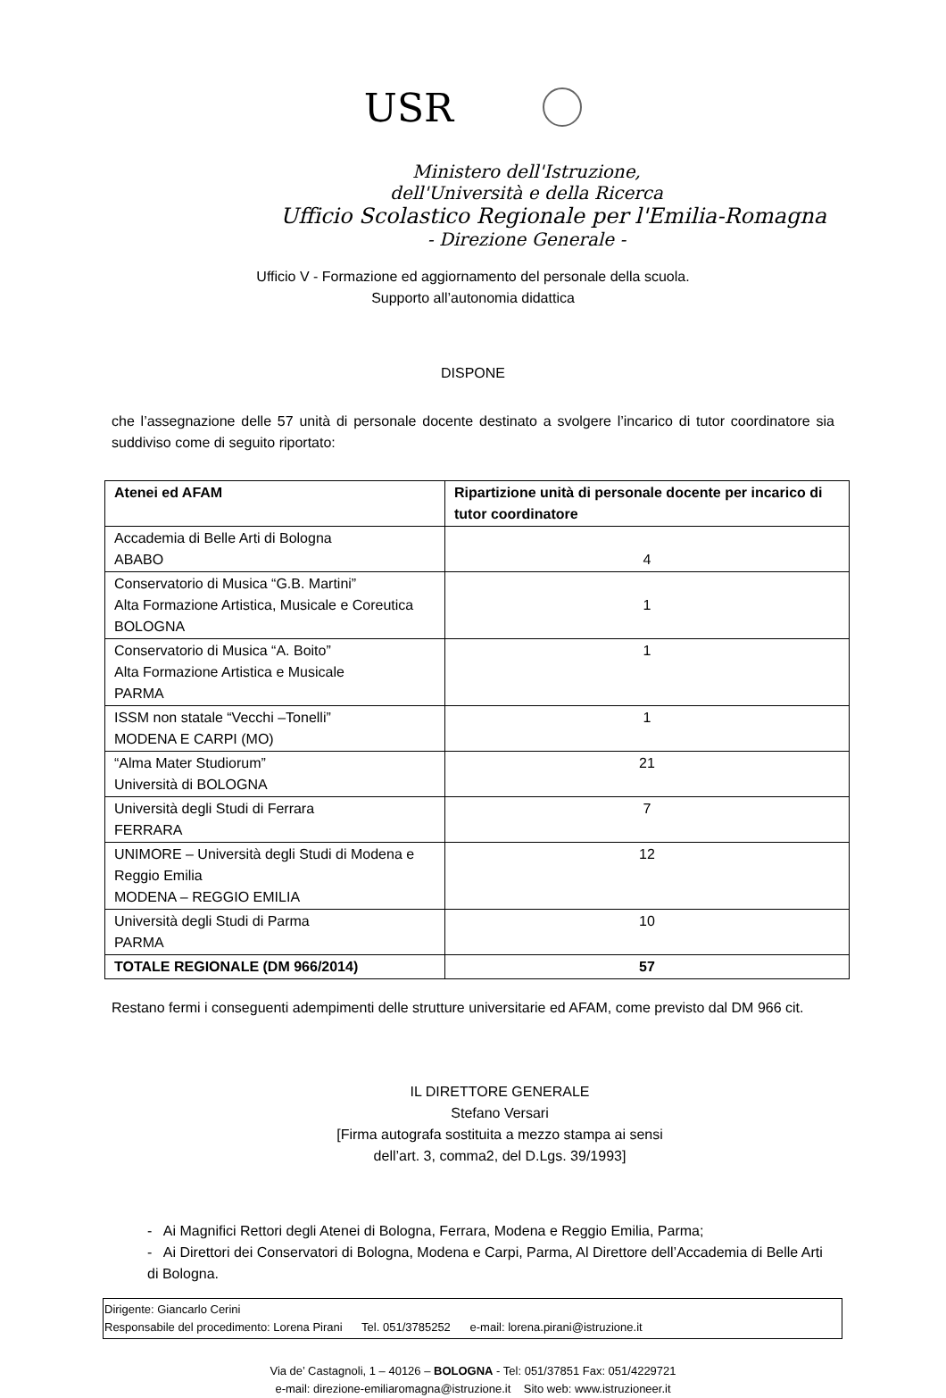USR
Ministero dell'Istruzione,
dell'Università e della Ricerca
Ufficio Scolastico Regionale per l'Emilia-Romagna
- Direzione Generale -
Ufficio V - Formazione ed aggiornamento del personale della scuola.
Supporto all’autonomia didattica
DISPONE
che l’assegnazione delle 57 unità di personale docente destinato a svolgere l’incarico di tutor coordinatore sia suddiviso come di seguito riportato:
| Atenei ed AFAM | Ripartizione unità di personale docente per incarico di tutor coordinatore |
| --- | --- |
| Accademia di Belle Arti di Bologna ABABO | 4 |
| Conservatorio di Musica “G.B. Martini” Alta Formazione Artistica, Musicale e Coreutica BOLOGNA | 1 |
| Conservatorio di Musica “A. Boito” Alta Formazione Artistica e Musicale PARMA | 1 |
| ISSM non statale “Vecchi –Tonelli” MODENA E CARPI (MO) | 1 |
| “Alma Mater Studiorum” Università di BOLOGNA | 21 |
| Università degli Studi di Ferrara FERRARA | 7 |
| UNIMORE – Università degli Studi di Modena e Reggio Emilia MODENA – REGGIO EMILIA | 12 |
| Università degli Studi di Parma PARMA | 10 |
| TOTALE REGIONALE (DM 966/2014) | 57 |
Restano fermi i conseguenti adempimenti delle strutture universitarie ed AFAM, come previsto dal DM 966 cit.
IL DIRETTORE GENERALE
Stefano Versari
[Firma autografa sostituita a mezzo stampa ai sensi dell’art. 3, comma2, del D.Lgs. 39/1993]
- Ai Magnifici Rettori degli Atenei di Bologna, Ferrara, Modena e Reggio Emilia, Parma;
- Ai Direttori dei Conservatori di Bologna, Modena e Carpi, Parma, Al Direttore dell’Accademia di Belle Arti di Bologna.
Dirigente: Giancarlo Cerini
Responsabile del procedimento: Lorena Pirani Tel. 051/3785252 e-mail: lorena.pirani@istruzione.it
Via de’ Castagnoli, 1 – 40126 – BOLOGNA - Tel: 051/37851 Fax: 051/4229721
e-mail: direzione-emiliaromagna@istruzione.it Sito web: www.istruzioneer.it